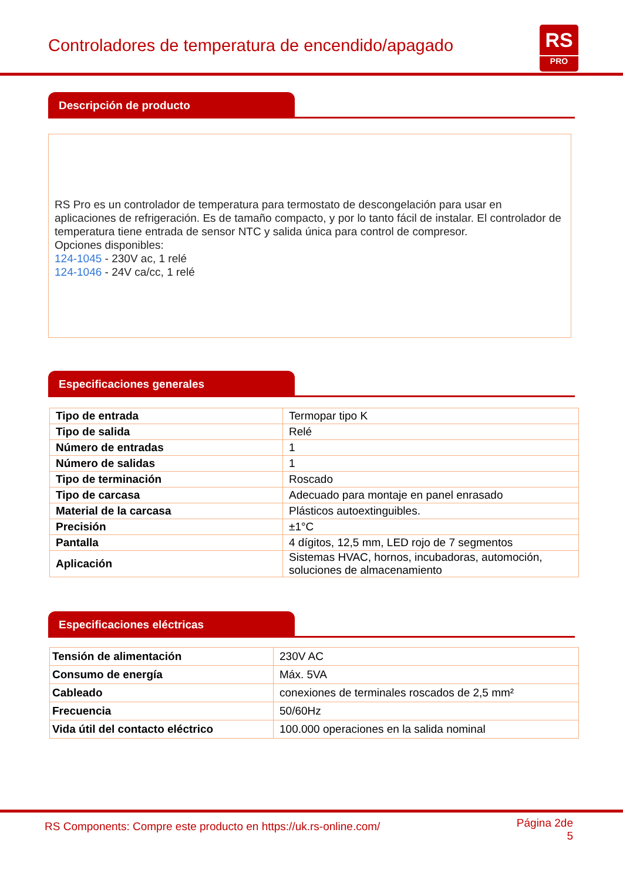Controladores de temperatura de encendido/apagado
RS
PRO
Descripción de producto
RS Pro es un controlador de temperatura para termostato de descongelación para usar en aplicaciones de refrigeración. Es de tamaño compacto, y por lo tanto fácil de instalar. El controlador de temperatura tiene entrada de sensor NTC y salida única para control de compresor.
Opciones disponibles:
124-1045 - 230V ac, 1 relé
124-1046 - 24V ca/cc, 1 relé
Especificaciones generales
| Tipo de entrada | Termopar tipo K |
| Tipo de salida | Relé |
| Número de entradas | 1 |
| Número de salidas | 1 |
| Tipo de terminación | Roscado |
| Tipo de carcasa | Adecuado para montaje en panel enrasado |
| Material de la carcasa | Plásticos autoextinguibles. |
| Precisión | ±1°C |
| Pantalla | 4 dígitos, 12,5 mm, LED rojo de 7 segmentos |
| Aplicación | Sistemas HVAC, hornos, incubadoras, automoción, soluciones de almacenamiento |
Especificaciones eléctricas
| Tensión de alimentación | 230V AC |
| Consumo de energía | Máx. 5VA |
| Cableado | conexiones de terminales roscados de 2,5 mm² |
| Frecuencia | 50/60Hz |
| Vida útil del contacto eléctrico | 100.000 operaciones en la salida nominal |
RS Components: Compre este producto en https://uk.rs-online.com/
Página 2de
5